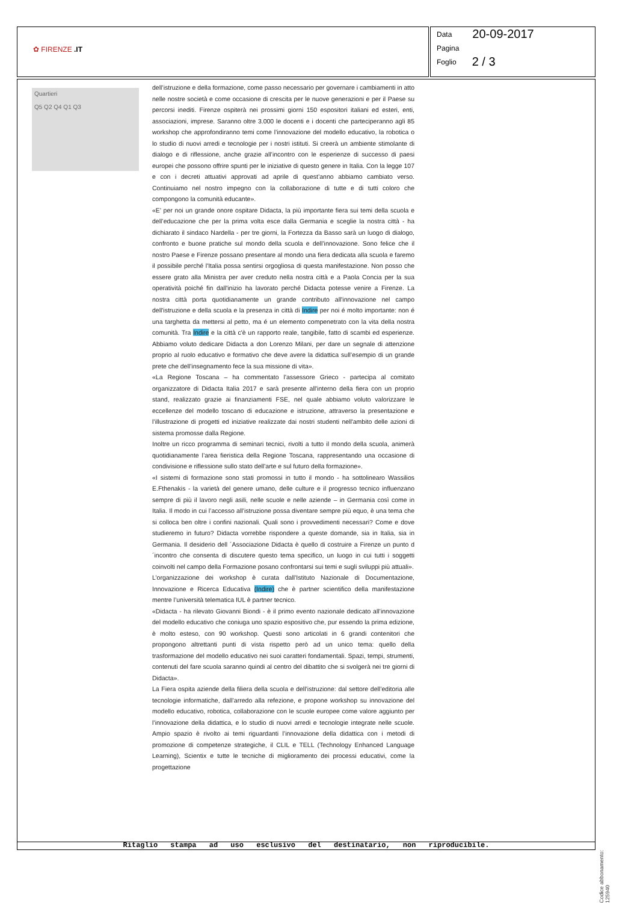✿ FIRENZE .IT
Data 20-09-2017
Pagina
Foglio 2 / 3
Quartieri
Q5 Q2 Q4 Q1 Q3
dell’istruzione e della formazione, come passo necessario per governare i cambiamenti in atto nelle nostre società e come occasione di crescita per le nuove generazioni e per il Paese su percorsi inediti. Firenze ospiterà nei prossimi giorni 150 espositori italiani ed esteri, enti, associazioni, imprese. Saranno oltre 3.000 le docenti e i docenti che parteciperanno agli 85 workshop che approfondiranno temi come l’innovazione del modello educativo, la robotica o lo studio di nuovi arredi e tecnologie per i nostri istituti. Si creerà un ambiente stimolante di dialogo e di riflessione, anche grazie all’incontro con le esperienze di successo di paesi europei che possono offrire spunti per le iniziative di questo genere in Italia. Con la legge 107 e con i decreti attuativi approvati ad aprile di quest’anno abbiamo cambiato verso. Continuiamo nel nostro impegno con la collaborazione di tutte e di tutti coloro che compongono la comunità educante».
«E’ per noi un grande onore ospitare Didacta, la più importante fiera sui temi della scuola e dell’educazione che per la prima volta esce dalla Germania e sceglie la nostra città - ha dichiarato il sindaco Nardella - per tre giorni, la Fortezza da Basso sarà un luogo di dialogo, confronto e buone pratiche sul mondo della scuola e dell’innovazione. Sono felice che il nostro Paese e Firenze possano presentare al mondo una fiera dedicata alla scuola e faremo il possibile perché l'Italia possa sentirsi orgogliosa di questa manifestazione. Non posso che essere grato alla Ministra per aver creduto nella nostra città e a Paola Concia per la sua operatività poiché fin dall'inizio ha lavorato perché Didacta potesse venire a Firenze. La nostra città porta quotidianamente un grande contributo all'innovazione nel campo dell'istruzione e della scuola e la presenza in città di Indire per noi é molto importante: non é una targhetta da mettersi al petto, ma é un elemento compenetrato con la vita della nostra comunità. Tra Indire e la città c'è un rapporto reale, tangibile, fatto di scambi ed esperienze. Abbiamo voluto dedicare Didacta a don Lorenzo Milani, per dare un segnale di attenzione proprio al ruolo educativo e formativo che deve avere la didattica sull’esempio di un grande prete che dell’insegnamento fece la sua missione di vita».
«La Regione Toscana – ha commentato l'assessore Grieco - partecipa al comitato organizzatore di Didacta Italia 2017 e sarà presente all'interno della fiera con un proprio stand, realizzato grazie ai finanziamenti FSE, nel quale abbiamo voluto valorizzare le eccellenze del modello toscano di educazione e istruzione, attraverso la presentazione e l’illustrazione di progetti ed iniziative realizzate dai nostri studenti nell'ambito delle azioni di sistema promosse dalla Regione.
Inoltre un ricco programma di seminari tecnici, rivolti a tutto il mondo della scuola, animerà quotidianamente l’area fieristica della Regione Toscana, rappresentando una occasione di condivisione e riflessione sullo stato dell'arte e sul futuro della formazione».
«I sistemi di formazione sono stati promossi in tutto il mondo - ha sottolinearo Wassilios E.Fthenakis - la varietà del genere umano, delle culture e il progresso tecnico influenzano sempre di più il lavoro negli asili, nelle scuole e nelle aziende – in Germania così come in Italia. Il modo in cui l’accesso all’istruzione possa diventare sempre più equo, è una tema che si colloca ben oltre i confini nazionali. Quali sono i provvedimenti necessari? Come e dove studieremo in futuro? Didacta vorrebbe rispondere a queste domande, sia in Italia, sia in Germania. Il desiderio dell ´Associazione Didacta è quello di costruire a Firenze un punto d´incontro che consenta di discutere questo tema specifico, un luogo in cui tutti i soggetti coinvolti nel campo della Formazione posano confrontarsi sui temi e sugli sviluppi più attuali».
L’organizzazione dei workshop è curata dall’Istituto Nazionale di Documentazione, Innovazione e Ricerca Educativa (Indire) che è partner scientifico della manifestazione mentre l’università telematica IUL è partner tecnico.
«Didacta - ha rilevato Giovanni Biondi - è il primo evento nazionale dedicato all’innovazione del modello educativo che coniuga uno spazio espositivo che, pur essendo la prima edizione, è molto esteso, con 90 workshop. Questi sono articolati in 6 grandi contenitori che propongono altrettanti punti di vista rispetto però ad un unico tema: quello della trasformazione del modello educativo nei suoi caratteri fondamentali. Spazi, tempi, strumenti, contenuti del fare scuola saranno quindi al centro del dibattito che si svolgerà nei tre giorni di Didacta».
La Fiera ospita aziende della filiera della scuola e dell’istruzione: dal settore dell’editoria alle tecnologie informatiche, dall’arredo alla refezione, e propone workshop su innovazione del modello educativo, robotica, collaborazione con le scuole europee come valore aggiunto per l’innovazione della didattica, e lo studio di nuovi arredi e tecnologie integrate nelle scuole. Ampio spazio è rivolto ai temi riguardanti l’innovazione della didattica con i metodi di promozione di competenze strategiche, il CLIL e TELL (Technology Enhanced Language Learning), Scientix e tutte le tecniche di miglioramento dei processi educativi, come la progettazione
Ritaglio stampa ad uso esclusivo del destinatario, non riproducibile.
Codice abbonamento: 125940